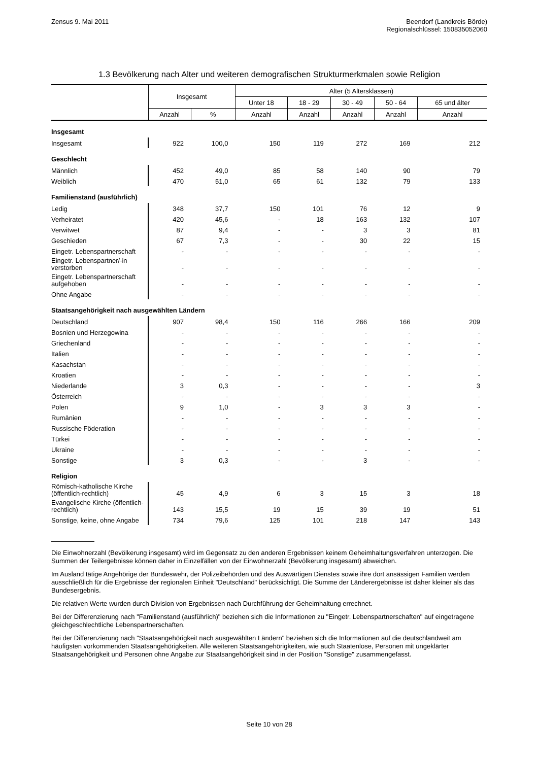Zensus 9. Mai 2011 Beendorf (Landkreis Börde)
Regionalschlüssel: 150835052060
1.3 Bevölkerung nach Alter und weiteren demografischen Strukturmerkmalen sowie Religion
| | Insgesamt | | Alter (5 Altersklassen) | | | | |
| --- | --- | --- | --- | --- | --- | --- | --- |
| | | | Unter 18 | 18 - 29 | 30 - 49 | 50 - 64 | 65 und älter |
| | Anzahl | % | Anzahl | Anzahl | Anzahl | Anzahl | Anzahl |
| Insgesamt | | | | | | | |
| Insgesamt | 922 | 100,0 | 150 | 119 | 272 | 169 | 212 |
| Geschlecht | | | | | | | |
| Männlich | 452 | 49,0 | 85 | 58 | 140 | 90 | 79 |
| Weiblich | 470 | 51,0 | 65 | 61 | 132 | 79 | 133 |
| Familienstand (ausführlich) | | | | | | | |
| Ledig | 348 | 37,7 | 150 | 101 | 76 | 12 | 9 |
| Verheiratet | 420 | 45,6 | - | 18 | 163 | 132 | 107 |
| Verwitwet | 87 | 9,4 | - | - | 3 | 3 | 81 |
| Geschieden | 67 | 7,3 | - | - | 30 | 22 | 15 |
| Eingetr. Lebenspartnerschaft | - | - | - | - | - | - | - |
| Eingetr. Lebenspartner/-in verstorben | - | - | - | - | - | - | - |
| Eingetr. Lebenspartnerschaft aufgehoben | - | - | - | - | - | - | - |
| Ohne Angabe | - | - | - | - | - | - | - |
| Staatsangehörigkeit nach ausgewählten Ländern | | | | | | | |
| Deutschland | 907 | 98,4 | 150 | 116 | 266 | 166 | 209 |
| Bosnien und Herzegowina | - | - | - | - | - | - | - |
| Griechenland | - | - | - | - | - | - | - |
| Italien | - | - | - | - | - | - | - |
| Kasachstan | - | - | - | - | - | - | - |
| Kroatien | - | - | - | - | - | - | - |
| Niederlande | 3 | 0,3 | - | - | - | - | 3 |
| Österreich | - | - | - | - | - | - | - |
| Polen | 9 | 1,0 | - | 3 | 3 | 3 | - |
| Rumänien | - | - | - | - | - | - | - |
| Russische Föderation | - | - | - | - | - | - | - |
| Türkei | - | - | - | - | - | - | - |
| Ukraine | - | - | - | - | - | - | - |
| Sonstige | 3 | 0,3 | - | - | 3 | - | - |
| Religion | | | | | | | |
| Römisch-katholische Kirche (öffentlich-rechtlich) | 45 | 4,9 | 6 | 3 | 15 | 3 | 18 |
| Evangelische Kirche (öffentlich-rechtlich) | 143 | 15,5 | 19 | 15 | 39 | 19 | 51 |
| Sonstige, keine, ohne Angabe | 734 | 79,6 | 125 | 101 | 218 | 147 | 143 |
Die Einwohnerzahl (Bevölkerung insgesamt) wird im Gegensatz zu den anderen Ergebnissen keinem Geheimhaltungsverfahren unterzogen. Die Summen der Teilergebnisse können daher in Einzelfällen von der Einwohnerzahl (Bevölkerung insgesamt) abweichen.
Im Ausland tätige Angehörige der Bundeswehr, der Polizeibehörden und des Auswärtigen Dienstes sowie ihre dort ansässigen Familien werden ausschließlich für die Ergebnisse der regionalen Einheit "Deutschland" berücksichtigt. Die Summe der Länderergebnisse ist daher kleiner als das Bundesergebnis.
Die relativen Werte wurden durch Division von Ergebnissen nach Durchführung der Geheimhaltung errechnet.
Bei der Differenzierung nach "Familienstand (ausführlich)" beziehen sich die Informationen zu "Eingetr. Lebenspartnerschaften" auf eingetragene gleichgeschlechtliche Lebenspartnerschaften.
Bei der Differenzierung nach "Staatsangehörigkeit nach ausgewählten Ländern" beziehen sich die Informationen auf die deutschlandweit am häufigsten vorkommenden Staatsangehörigkeiten. Alle weiteren Staatsangehörigkeiten, wie auch Staatenlose, Personen mit ungeklärter Staatsangehörigkeit und Personen ohne Angabe zur Staatsangehörigkeit sind in der Position "Sonstige" zusammengefasst.
Seite 10 von 28